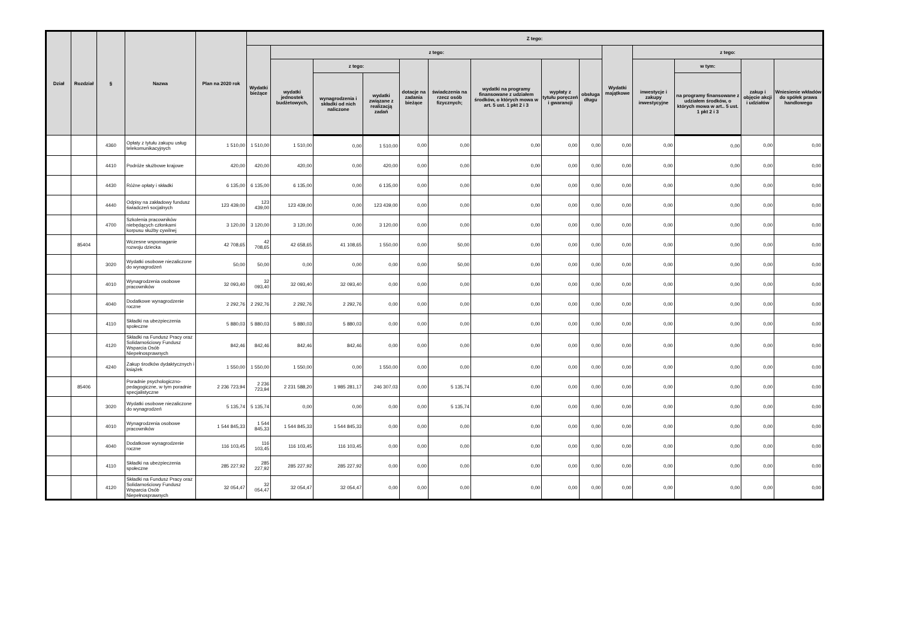| Dział | Rozdział | § | Nazwa | Plan na 2020 rok | Z tego: | | | | | | | | | | | | | |
| --- | --- | --- | --- | --- | --- | --- | --- | --- | --- | --- | --- | --- | --- | --- | --- | --- | --- | --- |
| | | | | | Wydatki bieżące | z tego: | | | | | | | | Wydatki majątkowe | z tego: | | | |
| | | | | | | wydatki jednostek budżetowych, | z tego: | | dotacje na zadania bieżące | świadczenia na rzecz osób fizycznych; | wydatki na programy finansowane z udziałem środków, o których mowa w art. 5 ust. 1 pkt 2 i 3 | wypłaty z tytułu poręczeń i gwarancji | obsługa długu | | inwestycje i zakupy inwestycyjne | w tym: | zakup i objęcie akcji i udziałów | Wniesienie wkładów do spółek prawa handlowego |
| | | | | | | | wynagrodzenia i składki od nich naliczone | wydatki związane z realizacją zadań | | | | | | | | na programy finansowane z udziałem środków, o których mowa w art.. 5 ust. 1 pkt 2 i 3 | | |
| | | 4360 | Opłaty z tytułu zakupu usług telekomunikacyjnych | 1 510,00 | 1 510,00 | 1 510,00 | 0,00 | 1 510,00 | 0,00 | 0,00 | 0,00 | 0,00 | 0,00 | 0,00 | 0,00 | 0,00 | 0,00 | 0,00 |
| | | 4410 | Podróże służbowe krajowe | 420,00 | 420,00 | 420,00 | 0,00 | 420,00 | 0,00 | 0,00 | 0,00 | 0,00 | 0,00 | 0,00 | 0,00 | 0,00 | 0,00 | 0,00 |
| | | 4430 | Różne opłaty i składki | 6 135,00 | 6 135,00 | 6 135,00 | 0,00 | 6 135,00 | 0,00 | 0,00 | 0,00 | 0,00 | 0,00 | 0,00 | 0,00 | 0,00 | 0,00 | 0,00 |
| | | 4440 | Odpisy na zakładowy fundusz świadczeń socjalnych | 123 439,00 | 123 439,00 | 123 439,00 | 0,00 | 123 439,00 | 0,00 | 0,00 | 0,00 | 0,00 | 0,00 | 0,00 | 0,00 | 0,00 | 0,00 | 0,00 |
| | | 4700 | Szkolenia pracowników niebędących członkami korpusu służby cywilnej | 3 120,00 | 3 120,00 | 3 120,00 | 0,00 | 3 120,00 | 0,00 | 0,00 | 0,00 | 0,00 | 0,00 | 0,00 | 0,00 | 0,00 | 0,00 | 0,00 |
| | 85404 | | Wczesne wspomaganie rozwoju dziecka | 42 708,65 | 42 708,65 | 42 658,65 | 41 108,65 | 1 550,00 | 0,00 | 50,00 | 0,00 | 0,00 | 0,00 | 0,00 | 0,00 | 0,00 | 0,00 | 0,00 |
| | | 3020 | Wydatki osobowe niezaliczone do wynagrodzeń | 50,00 | 50,00 | 0,00 | 0,00 | 0,00 | 0,00 | 50,00 | 0,00 | 0,00 | 0,00 | 0,00 | 0,00 | 0,00 | 0,00 | 0,00 |
| | | 4010 | Wynagrodzenia osobowe pracowników | 32 093,40 | 32 093,40 | 32 093,40 | 32 093,40 | 0,00 | 0,00 | 0,00 | 0,00 | 0,00 | 0,00 | 0,00 | 0,00 | 0,00 | 0,00 | 0,00 |
| | | 4040 | Dodatkowe wynagrodzenie roczne | 2 292,76 | 2 292,76 | 2 292,76 | 2 292,76 | 0,00 | 0,00 | 0,00 | 0,00 | 0,00 | 0,00 | 0,00 | 0,00 | 0,00 | 0,00 | 0,00 |
| | | 4110 | Składki na ubezpieczenia społeczne | 5 880,03 | 5 880,03 | 5 880,03 | 5 880,03 | 0,00 | 0,00 | 0,00 | 0,00 | 0,00 | 0,00 | 0,00 | 0,00 | 0,00 | 0,00 | 0,00 |
| | | 4120 | Składki na Fundusz Pracy oraz Solidarnościowy Fundusz Wsparcia Osób Niepełnosprawnych | 842,46 | 842,46 | 842,46 | 842,46 | 0,00 | 0,00 | 0,00 | 0,00 | 0,00 | 0,00 | 0,00 | 0,00 | 0,00 | 0,00 | 0,00 |
| | | 4240 | Zakup środków dydaktycznych i książek | 1 550,00 | 1 550,00 | 1 550,00 | 0,00 | 1 550,00 | 0,00 | 0,00 | 0,00 | 0,00 | 0,00 | 0,00 | 0,00 | 0,00 | 0,00 | 0,00 |
| | 85406 | | Poradnie psychologiczno-pedagogiczne, w tym poradnie specjalistyczne | 2 236 723,94 | 2 236 723,94 | 2 231 588,20 | 1 985 281,17 | 246 307,03 | 0,00 | 5 135,74 | 0,00 | 0,00 | 0,00 | 0,00 | 0,00 | 0,00 | 0,00 | 0,00 |
| | | 3020 | Wydatki osobowe niezaliczone do wynagrodzeń | 5 135,74 | 5 135,74 | 0,00 | 0,00 | 0,00 | 0,00 | 5 135,74 | 0,00 | 0,00 | 0,00 | 0,00 | 0,00 | 0,00 | 0,00 | 0,00 |
| | | 4010 | Wynagrodzenia osobowe pracowników | 1 544 845,33 | 1 544 845,33 | 1 544 845,33 | 1 544 845,33 | 0,00 | 0,00 | 0,00 | 0,00 | 0,00 | 0,00 | 0,00 | 0,00 | 0,00 | 0,00 | 0,00 |
| | | 4040 | Dodatkowe wynagrodzenie roczne | 116 103,45 | 116 103,45 | 116 103,45 | 116 103,45 | 0,00 | 0,00 | 0,00 | 0,00 | 0,00 | 0,00 | 0,00 | 0,00 | 0,00 | 0,00 | 0,00 |
| | | 4110 | Składki na ubezpieczenia społeczne | 285 227,92 | 285 227,92 | 285 227,92 | 285 227,92 | 0,00 | 0,00 | 0,00 | 0,00 | 0,00 | 0,00 | 0,00 | 0,00 | 0,00 | 0,00 | 0,00 |
| | | 4120 | Składki na Fundusz Pracy oraz Solidarnościowy Fundusz Wsparcia Osób Niepełnosprawnych | 32 054,47 | 32 054,47 | 32 054,47 | 32 054,47 | 0,00 | 0,00 | 0,00 | 0,00 | 0,00 | 0,00 | 0,00 | 0,00 | 0,00 | 0,00 | 0,00 |